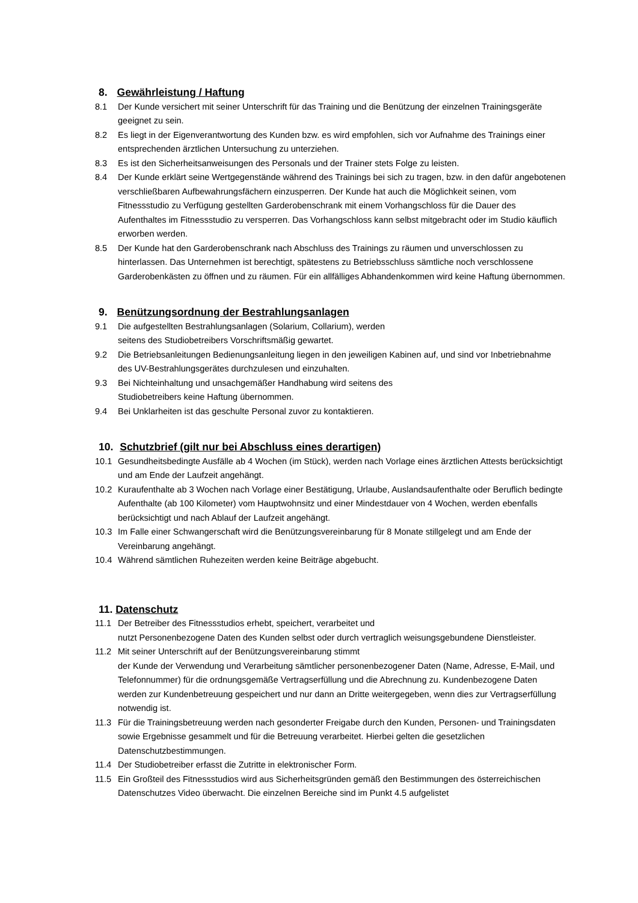8. Gewährleistung / Haftung
8.1 Der Kunde versichert mit seiner Unterschrift für das Training und die Benützung der einzelnen Trainingsgeräte geeignet zu sein.
8.2 Es liegt in der Eigenverantwortung des Kunden bzw. es wird empfohlen, sich vor Aufnahme des Trainings einer entsprechenden ärztlichen Untersuchung zu unterziehen.
8.3 Es ist den Sicherheitsanweisungen des Personals und der Trainer stets Folge zu leisten.
8.4 Der Kunde erklärt seine Wertgegenstände während des Trainings bei sich zu tragen, bzw. in den dafür angebotenen verschließbaren Aufbewahrungsfächern einzusperren. Der Kunde hat auch die Möglichkeit seinen, vom Fitnessstudio zu Verfügung gestellten Garderobenschrank mit einem Vorhangschloss für die Dauer des Aufenthaltes im Fitnessstudio zu versperren. Das Vorhangschloss kann selbst mitgebracht oder im Studio käuflich erworben werden.
8.5 Der Kunde hat den Garderobenschrank nach Abschluss des Trainings zu räumen und unverschlossen zu hinterlassen. Das Unternehmen ist berechtigt, spätestens zu Betriebsschluss sämtliche noch verschlossene Garderobenkästen zu öffnen und zu räumen. Für ein allfälliges Abhandenkommen wird keine Haftung übernommen.
9. Benützungsordnung der Bestrahlungsanlagen
9.1 Die aufgestellten Bestrahlungsanlagen (Solarium, Collarium), werden
seitens des Studiobetreibers Vorschriftsmäßig gewartet.
9.2 Die Betriebsanleitungen Bedienungsanleitung liegen in den jeweiligen Kabinen auf, und sind vor Inbetriebnahme des UV-Bestrahlungsgerätes durchzulesen und einzuhalten.
9.3 Bei Nichteinhaltung und unsachgemäßer Handhabung wird seitens des
Studiobetreibers keine Haftung übernommen.
9.4 Bei Unklarheiten ist das geschulte Personal zuvor zu kontaktieren.
10. Schutzbrief (gilt nur bei Abschluss eines derartigen)
10.1 Gesundheitsbedingte Ausfälle ab 4 Wochen (im Stück), werden nach Vorlage eines ärztlichen Attests berücksichtigt und am Ende der Laufzeit angehängt.
10.2 Kuraufenthalte ab 3 Wochen nach Vorlage einer Bestätigung, Urlaube, Auslandsaufenthalte oder Beruflich bedingte Aufenthalte (ab 100 Kilometer) vom Hauptwohnsitz und einer Mindestdauer von 4 Wochen, werden ebenfalls berücksichtigt und nach Ablauf der Laufzeit angehängt.
10.3 Im Falle einer Schwangerschaft wird die Benützungsvereinbarung für 8 Monate stillgelegt und am Ende der Vereinbarung angehängt.
10.4 Während sämtlichen Ruhezeiten werden keine Beiträge abgebucht.
11. Datenschutz
11.1 Der Betreiber des Fitnessstudios erhebt, speichert, verarbeitet und
nutzt Personenbezogene Daten des Kunden selbst oder durch vertraglich weisungsgebundene Dienstleister.
11.2 Mit seiner Unterschrift auf der Benützungsvereinbarung stimmt
der Kunde der Verwendung und Verarbeitung sämtlicher personenbezogener Daten (Name, Adresse, E-Mail, und Telefonnummer) für die ordnungsgemäße Vertragserfüllung und die Abrechnung zu. Kundenbezogene Daten werden zur Kundenbetreuung gespeichert und nur dann an Dritte weitergegeben, wenn dies zur Vertragserfüllung notwendig ist.
11.3 Für die Trainingsbetreuung werden nach gesonderter Freigabe durch den Kunden, Personen- und Trainingsdaten sowie Ergebnisse gesammelt und für die Betreuung verarbeitet. Hierbei gelten die gesetzlichen Datenschutzbestimmungen.
11.4 Der Studiobetreiber erfasst die Zutritte in elektronischer Form.
11.5 Ein Großteil des Fitnessstudios wird aus Sicherheitsgründen gemäß den Bestimmungen des österreichischen Datenschutzes Video überwacht. Die einzelnen Bereiche sind im Punkt 4.5 aufgelistet